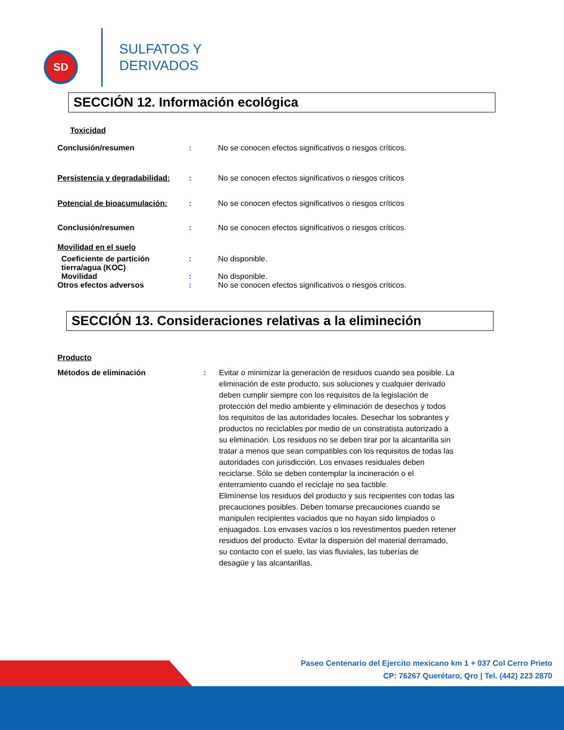SD
SULFATOS Y
DERIVADOS
SECCIÓN 12. Información ecológica
Toxicidad
Conclusión/resumen : No se conocen efectos significativos o riesgos críticos.
Persistencia y degradabilidad:
: No se conocen efectos significativos o riesgos críticos
Potencial de bioacumulación: : No se conocen efectos significativos o riesgos críticos
Conclusión/resumen : No se conocen efectos significativos o riesgos críticos.
Movilidad en el suelo
Coeficiente de partición tierra/agua (KOC)
: No disponible.
Movilidad : No disponible.
Otros efectos adversos : No se conocen efectos significativos o riesgos críticos.
SECCIÓN 13. Consideraciones relativas a la elimineción
Producto
Métodos de eliminación : Evitar o minimizar la generación de residuos cuando sea posible. La eliminación de este producto, sus soluciones y cualquier derivado deben cumplir siempre con los requisitos de la legislación de protección del medio ambiente y eliminación de desechos y todos los requisitos de las autoridades locales. Desechar los sobrantes y productos no reciclables por medio de un constratista autorizado a su eliminación. Los residuos no se deben tirar por la alcantarilla sin tratar a menos que sean compatibles con los requisitos de todas las autoridades con jurisdicción. Los envases residuales deben reciclarse. Sólo se deben contemplar la incineración o el enterramiento cuando el reciclaje no sea factible.
Elimínense los residuos del producto y sus recipientes con todas las precauciones posibles. Deben tomarse precauciones cuando se manipulen recipientes vaciados que no hayan sido limpiados o enjuagados. Los envases vacíos o los revestimentos pueden retener residuos del producto. Evitar la dispersión del material derramado, su contacto con el suelo, las vias fluviales, las tuberías de
desagüe y las alcantarillas.
Paseo Centenario del Ejercito mexicano km 1 + 037 Col Cerro Prieto
CP: 76267 Querétaro, Qro | Tel. (442) 223 2870